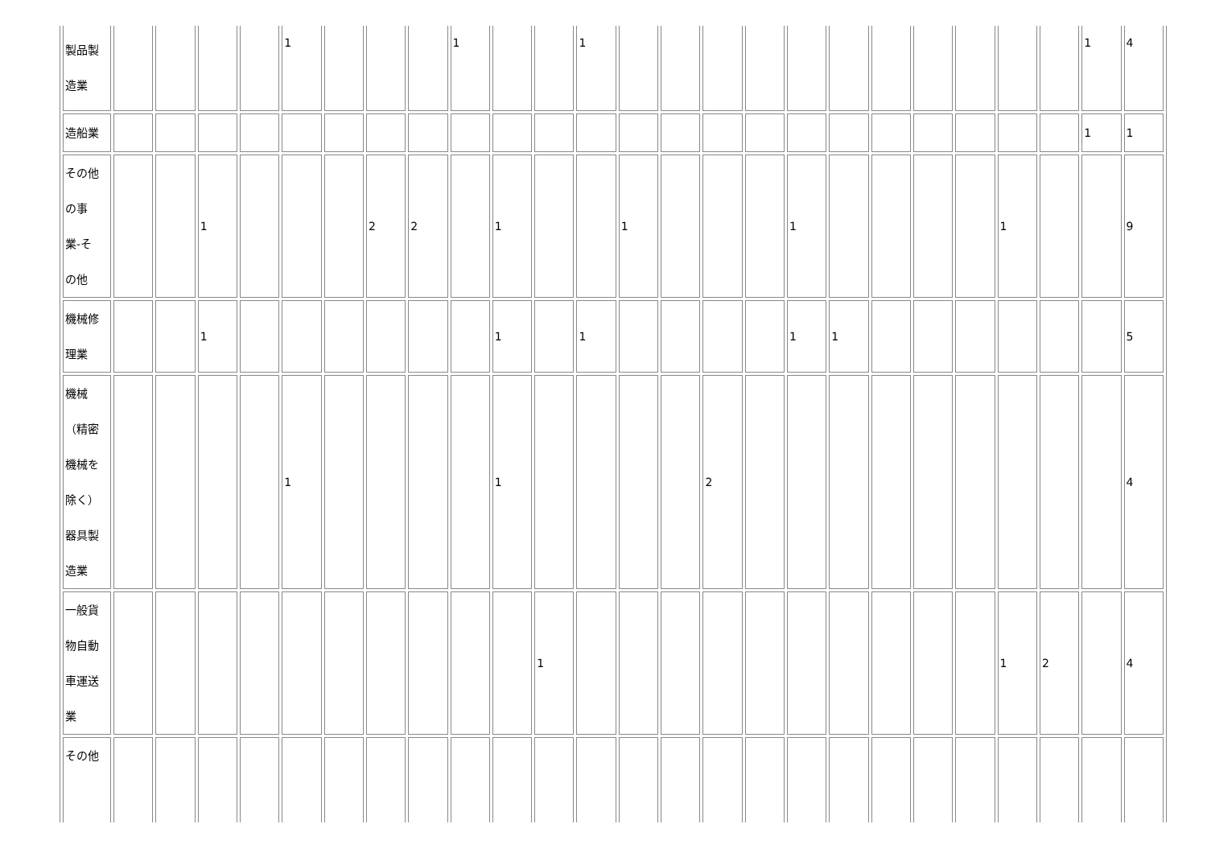| 製品製 造業 | | | | | 1 | | | | 1 | | | 1 | | | | | | | | | | | | 1 | 4 |
| 造船業 | | | | | | | | | | | | | | | | | | | | | | | | 1 | 1 |
| その他 の事 業-そ の他 | | | 1 | | | | 2 | 2 | | 1 | | | 1 | | | | 1 | | | | | 1 | | | 9 |
| 機械修 理業 | | | 1 | | | | | | | 1 | | 1 | | | | | 1 | 1 | | | | | | | 5 |
| 機械 （精密 機械を 除く） 器具製 造業 | | | | | 1 | | | | | 1 | | | | | 2 | | | | | | | | | | 4 |
| 一般貨 物自動 車運送 業 | | | | | | | | | | | 1 | | | | | | | | | | | 1 | 2 | | 4 |
| その他 | | | | | | | | | | | | | | | | | | | | | | | | | |